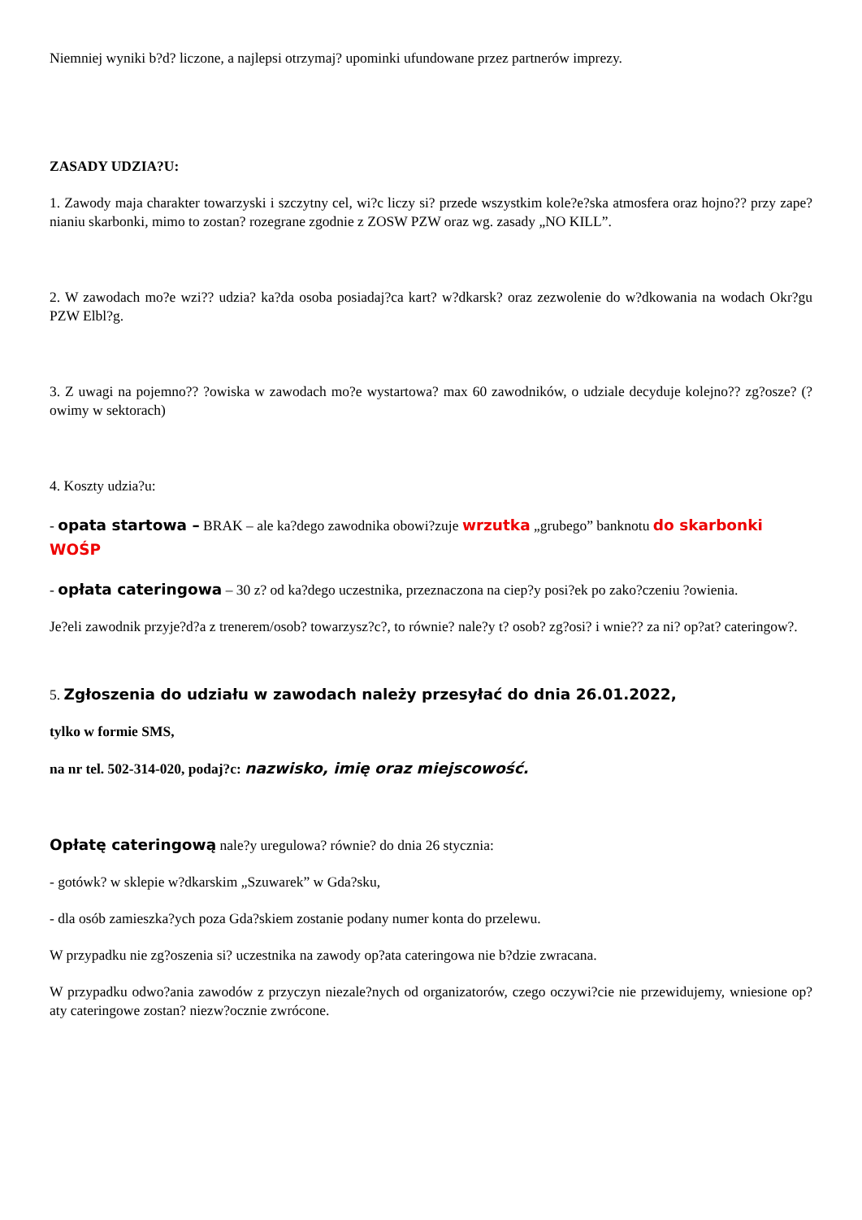Niemniej wyniki b?d? liczone, a najlepsi otrzymaj? upominki ufundowane przez partnerów imprezy.
ZASADY UDZIA?U:
1. Zawody maja charakter towarzyski i szczytny cel, wi?c liczy si? przede wszystkim kole?e?ska atmosfera oraz hojno?? przy zape?nianiu skarbonki, mimo to zostan? rozegrane zgodnie z ZOSW PZW oraz wg. zasady „NO KILL”.
2. W zawodach mo?e wzi?? udzia? ka?da osoba posiadaj?ca kart? w?dkarsk? oraz zezwolenie do w?dkowania na wodach Okr?gu PZW Elbl?g.
3. Z uwagi na pojemno?? ?owiska w zawodach mo?e wystartowa? max 60 zawodników, o udziale decyduje kolejno?? zg?osze? (?owimy w sektorach)
4. Koszty udzia?u:
- opata startowa – BRAK – ale ka?dego zawodnika obowi?zuje wrzutka „grubego” banknotu do skarbonki WOŚP
- opłata cateringowa – 30 z? od ka?dego uczestnika, przeznaczona na ciep?y posi?ek po zako?czeniu ?owienia.
Je?eli zawodnik przyje?d?a z trenerem/osob? towarzysz?c?, to równie? nale?y t? osob? zg?osi? i wnie?? za ni? op?at? cateringow?.
5. Zgłoszenia do udziału w zawodach należy przesyłać do dnia 26.01.2022,
tylko w formie SMS,
na nr tel. 502-314-020, podaj?c: nazwisko, imię oraz miejscowość.
Opłatę cateringową nale?y uregulowa? równie? do dnia 26 stycznia:
- gotówk? w sklepie w?dkarskim „Szuwarek” w Gda?sku,
- dla osób zamieszka?ych poza Gda?skiem zostanie podany numer konta do przelewu.
W przypadku nie zg?oszenia si? uczestnika na zawody op?ata cateringowa nie b?dzie zwracana.
W przypadku odwo?ania zawodów z przyczyn niezale?nych od organizatorów, czego oczywi?cie nie przewidujemy, wniesione op?aty cateringowe zostan? niezw?ocznie zwrócone.